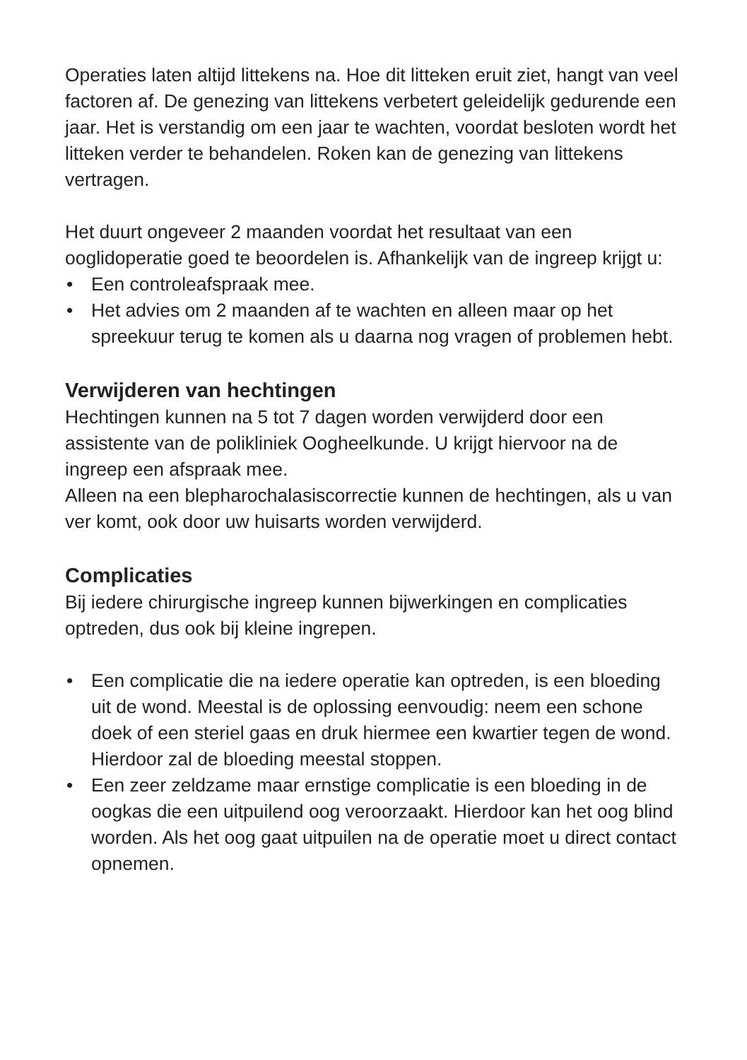Operaties laten altijd littekens na. Hoe dit litteken eruit ziet, hangt van veel factoren af. De genezing van littekens verbetert geleidelijk gedurende een jaar. Het is verstandig om een jaar te wachten, voordat besloten wordt het litteken verder te behandelen. Roken kan de genezing van littekens vertragen.
Het duurt ongeveer 2 maanden voordat het resultaat van een ooglidoperatie goed te beoordelen is. Afhankelijk van de ingreep krijgt u:
• Een controleafspraak mee.
• Het advies om 2 maanden af te wachten en alleen maar op het spreekuur terug te komen als u daarna nog vragen of problemen hebt.
Verwijderen van hechtingen
Hechtingen kunnen na 5 tot 7 dagen worden verwijderd door een assistente van de polikliniek Oogheelkunde. U krijgt hiervoor na de ingreep een afspraak mee.
Alleen na een blepharochalasiscorrectie kunnen de hechtingen, als u van ver komt, ook door uw huisarts worden verwijderd.
Complicaties
Bij iedere chirurgische ingreep kunnen bijwerkingen en complicaties optreden, dus ook bij kleine ingrepen.
• Een complicatie die na iedere operatie kan optreden, is een bloeding uit de wond. Meestal is de oplossing eenvoudig: neem een schone doek of een steriel gaas en druk hiermee een kwartier tegen de wond. Hierdoor zal de bloeding meestal stoppen.
• Een zeer zeldzame maar ernstige complicatie is een bloeding in de oogkas die een uitpuilend oog veroorzaakt. Hierdoor kan het oog blind worden. Als het oog gaat uitpuilen na de operatie moet u direct contact opnemen.